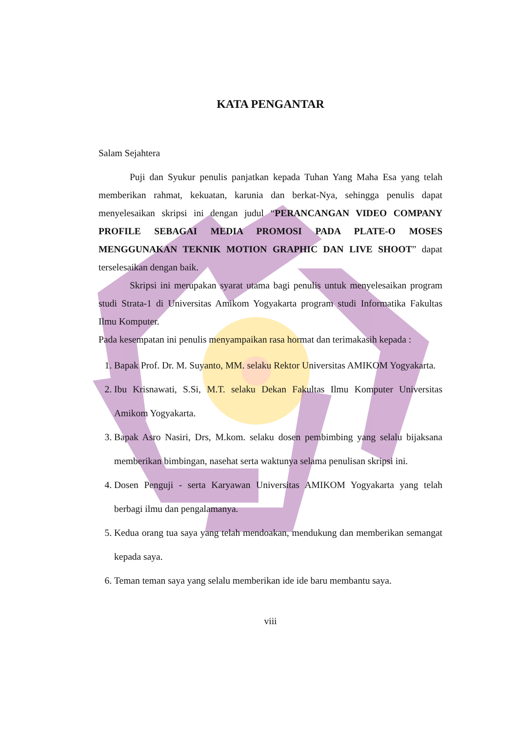KATA PENGANTAR
Salam Sejahtera
Puji dan Syukur penulis panjatkan kepada Tuhan Yang Maha Esa yang telah memberikan rahmat, kekuatan, karunia dan berkat-Nya, sehingga penulis dapat menyelesaikan skripsi ini dengan judul “PERANCANGAN VIDEO COMPANY PROFILE SEBAGAI MEDIA PROMOSI PADA PLATE-O MOSES MENGGUNAKAN TEKNIK MOTION GRAPHIC DAN LIVE SHOOT” dapat terselesaikan dengan baik.
Skripsi ini merupakan syarat utama bagi penulis untuk menyelesaikan program studi Strata-1 di Universitas Amikom Yogyakarta program studi Informatika Fakultas Ilmu Komputer.
Pada kesempatan ini penulis menyampaikan rasa hormat dan terimakasih kepada :
1. Bapak Prof. Dr. M. Suyanto, MM. selaku Rektor Universitas AMIKOM Yogyakarta.
2. Ibu Krisnawati, S.Si, M.T. selaku Dekan Fakultas Ilmu Komputer Universitas Amikom Yogyakarta.
3. Bapak Asro Nasiri, Drs, M.kom. selaku dosen pembimbing yang selalu bijaksana memberikan bimbingan, nasehat serta waktunya selama penulisan skripsi ini.
4. Dosen Penguji - serta Karyawan Universitas AMIKOM Yogyakarta yang telah berbagi ilmu dan pengalamanya.
5. Kedua orang tua saya yang telah mendoakan, mendukung dan memberikan semangat kepada saya.
6. Teman teman saya yang selalu memberikan ide ide baru membantu saya.
viii